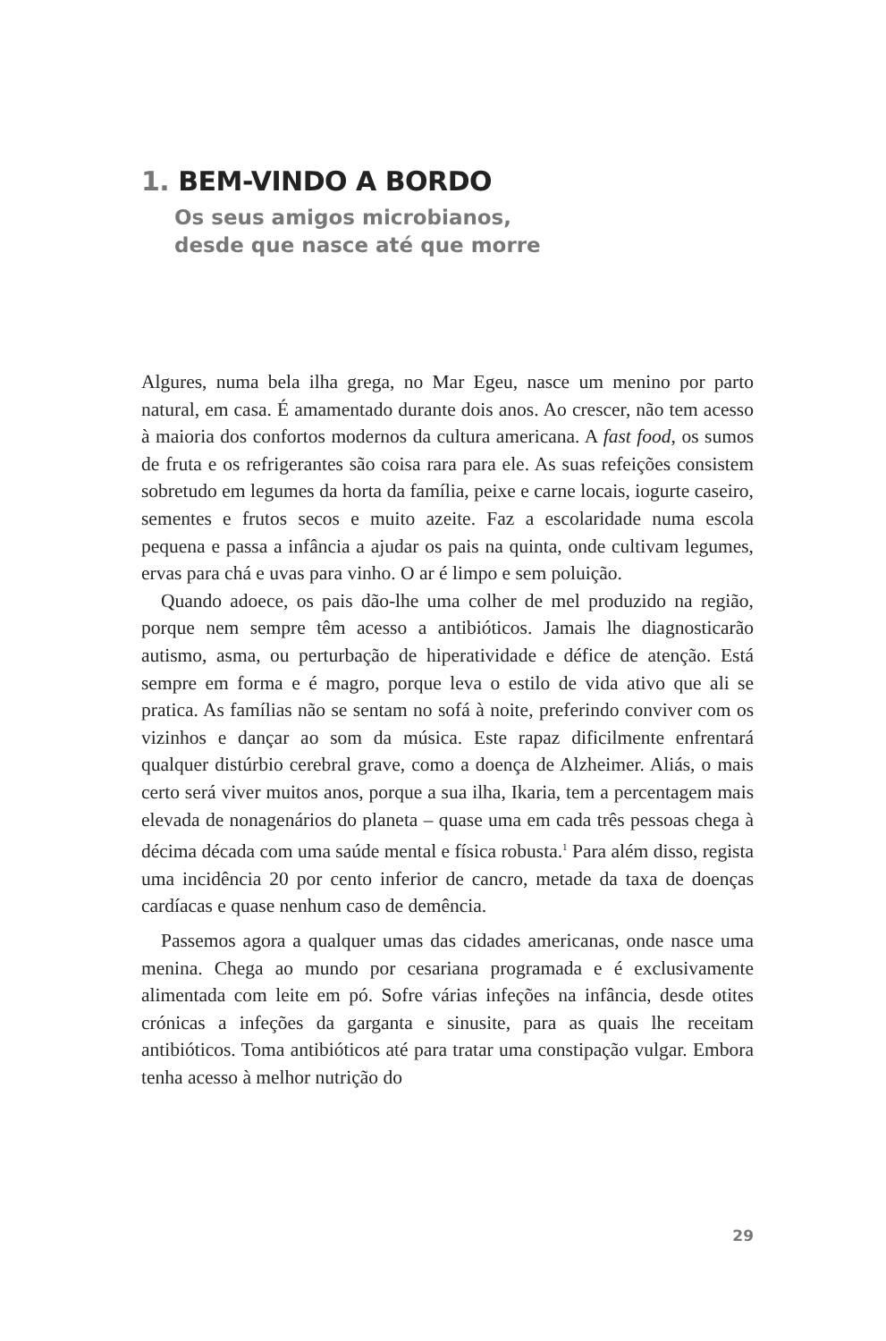1. BEM-VINDO A BORDO
Os seus amigos microbianos,
desde que nasce até que morre
Algures, numa bela ilha grega, no Mar Egeu, nasce um menino por parto natural, em casa. É amamentado durante dois anos. Ao crescer, não tem acesso à maioria dos confortos modernos da cultura americana. A fast food, os sumos de fruta e os refrigerantes são coisa rara para ele. As suas refeições consistem sobretudo em legumes da horta da família, peixe e carne locais, iogurte caseiro, sementes e frutos secos e muito azeite. Faz a escolaridade numa escola pequena e passa a infância a ajudar os pais na quinta, onde cultivam legumes, ervas para chá e uvas para vinho. O ar é limpo e sem poluição.
Quando adoece, os pais dão-lhe uma colher de mel produzido na região, porque nem sempre têm acesso a antibióticos. Jamais lhe diagnosticarão autismo, asma, ou perturbação de hiperatividade e défice de atenção. Está sempre em forma e é magro, porque leva o estilo de vida ativo que ali se pratica. As famílias não se sentam no sofá à noite, preferindo conviver com os vizinhos e dançar ao som da música. Este rapaz dificilmente enfrentará qualquer distúrbio cerebral grave, como a doença de Alzheimer. Aliás, o mais certo será viver muitos anos, porque a sua ilha, Ikaria, tem a percentagem mais elevada de nonagenários do planeta – quase uma em cada três pessoas chega à décima década com uma saúde mental e física robusta.<sup>1</sup> Para além disso, regista uma incidência 20 por cento inferior de cancro, metade da taxa de doenças cardíacas e quase nenhum caso de demência.
Passemos agora a qualquer umas das cidades americanas, onde nasce uma menina. Chega ao mundo por cesariana programada e é exclusivamente alimentada com leite em pó. Sofre várias infeções na infância, desde otites crónicas a infeções da garganta e sinusite, para as quais lhe receitam antibióticos. Toma antibióticos até para tratar uma constipação vulgar. Embora tenha acesso à melhor nutrição do
29